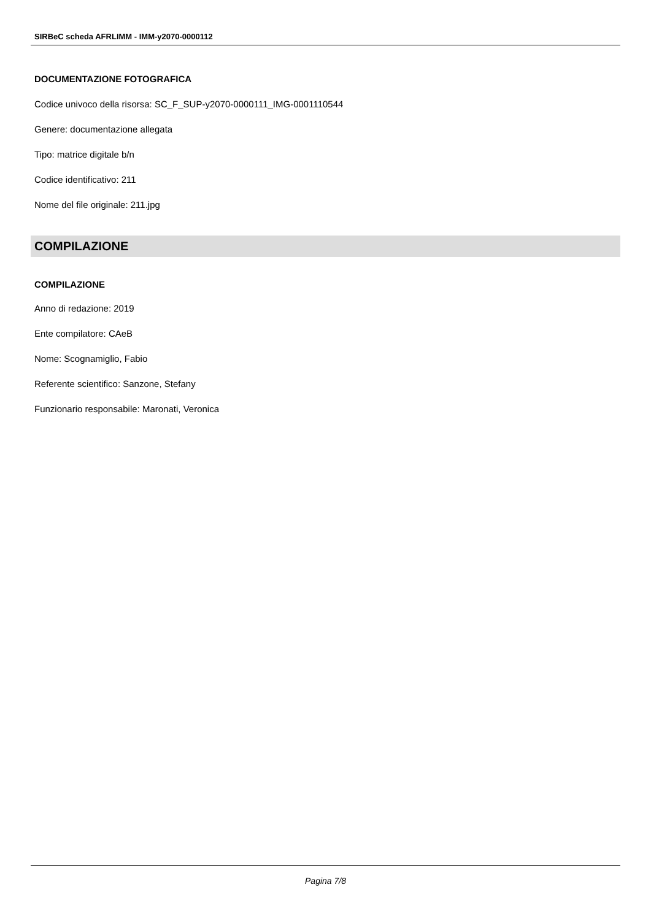SIRBeC scheda AFRLIMM - IMM-y2070-0000112
DOCUMENTAZIONE FOTOGRAFICA
Codice univoco della risorsa: SC_F_SUP-y2070-0000111_IMG-0001110544
Genere: documentazione allegata
Tipo: matrice digitale b/n
Codice identificativo: 211
Nome del file originale: 211.jpg
COMPILAZIONE
COMPILAZIONE
Anno di redazione: 2019
Ente compilatore: CAeB
Nome: Scognamiglio, Fabio
Referente scientifico: Sanzone, Stefany
Funzionario responsabile: Maronati, Veronica
Pagina 7/8